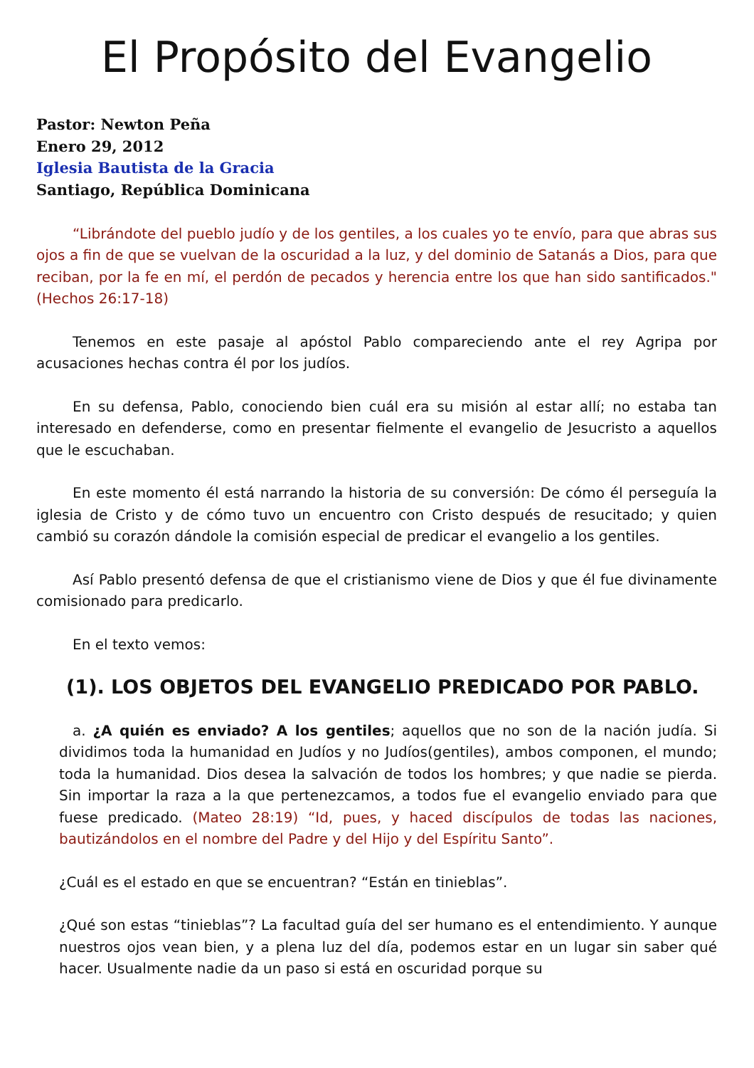El Propósito del Evangelio
Pastor: Newton Peña
Enero 29, 2012
Iglesia Bautista de la Gracia
Santiago, República Dominicana
“Librándote del pueblo judío y de los gentiles, a los cuales yo te envío, para que abras sus ojos a fin de que se vuelvan de la oscuridad a la luz, y del dominio de Satanás a Dios, para que reciban, por la fe en mí, el perdón de pecados y herencia entre los que han sido santificados." (Hechos 26:17-18)
Tenemos en este pasaje al apóstol Pablo compareciendo ante el rey Agripa por acusaciones hechas contra él por los judíos.
En su defensa, Pablo, conociendo bien cuál era su misión al estar allí; no estaba tan interesado en defenderse, como en presentar fielmente el evangelio de Jesucristo a aquellos que le escuchaban.
En este momento él está narrando la historia de su conversión: De cómo él perseguía la iglesia de Cristo y de cómo tuvo un encuentro con Cristo después de resucitado; y quien cambió su corazón dándole la comisión especial de predicar el evangelio a los gentiles.
Así Pablo presentó defensa de que el cristianismo viene de Dios y que él fue divinamente comisionado para predicarlo.
En el texto vemos:
(1). LOS OBJETOS DEL EVANGELIO PREDICADO POR PABLO.
a. ¿A quién es enviado? A los gentiles; aquellos que no son de la nación judía. Si dividimos toda la humanidad en Judíos y no Judíos(gentiles), ambos componen, el mundo; toda la humanidad. Dios desea la salvación de todos los hombres; y que nadie se pierda. Sin importar la raza a la que pertenezcamos, a todos fue el evangelio enviado para que fuese predicado. (Mateo 28:19) “Id, pues, y haced discípulos de todas las naciones, bautizándolos en el nombre del Padre y del Hijo y del Espíritu Santo”.
¿Cuál es el estado en que se encuentran? “Están en tinieblas”.
¿Qué son estas “tinieblas”? La facultad guía del ser humano es el entendimiento. Y aunque nuestros ojos vean bien, y a plena luz del día, podemos estar en un lugar sin saber qué hacer. Usualmente nadie da un paso si está en oscuridad porque su